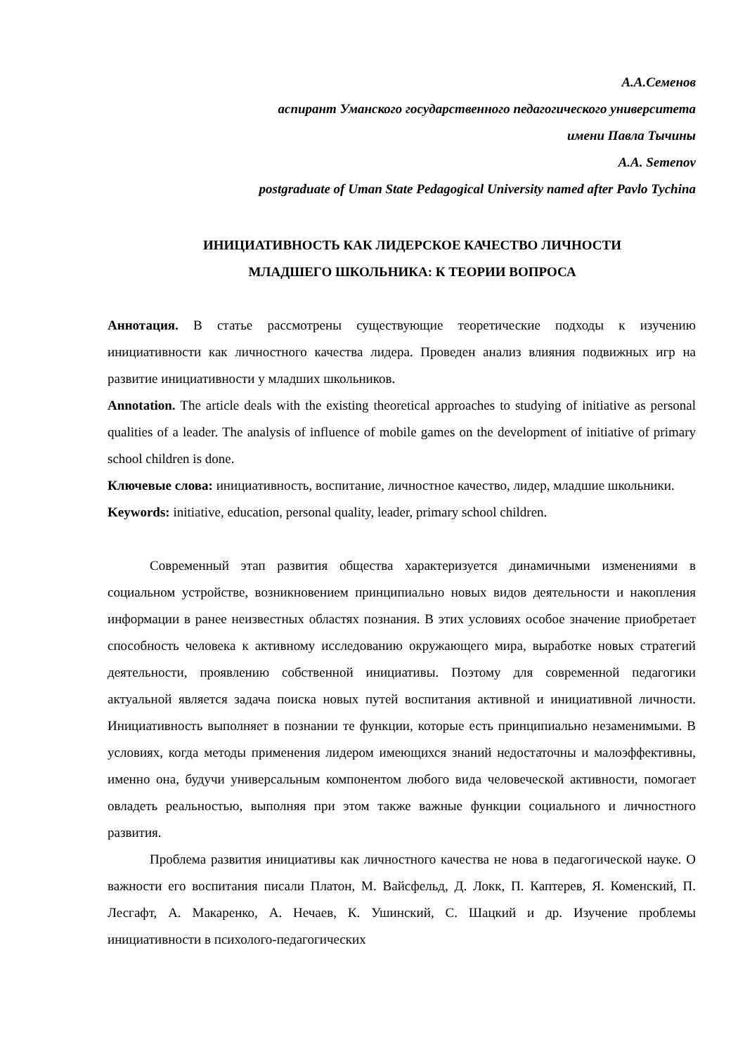А.А.Семенов
аспирант Уманского государственного педагогического университета
имени Павла Тычины
A.A. Semenov
postgraduate of Uman State Pedagogical University named after Pavlo Tychina
ИНИЦИАТИВНОСТЬ КАК ЛИДЕРСКОЕ КАЧЕСТВО ЛИЧНОСТИ
МЛАДШЕГО ШКОЛЬНИКА: К ТЕОРИИ ВОПРОСА
Аннотация. В статье рассмотрены существующие теоретические подходы к изучению инициативности как личностного качества лидера. Проведен анализ влияния подвижных игр на развитие инициативности у младших школьников.
Annotation. The article deals with the existing theoretical approaches to studying of initiative as personal qualities of a leader. The analysis of influence of mobile games on the development of initiative of primary school children is done.
Ключевые слова: инициативность, воспитание, личностное качество, лидер, младшие школьники.
Keywords: initiative, education, personal quality, leader, primary school children.
Современный этап развития общества характеризуется динамичными изменениями в социальном устройстве, возникновением принципиально новых видов деятельности и накопления информации в ранее неизвестных областях познания. В этих условиях особое значение приобретает способность человека к активному исследованию окружающего мира, выработке новых стратегий деятельности, проявлению собственной инициативы. Поэтому для современной педагогики актуальной является задача поиска новых путей воспитания активной и инициативной личности. Инициативность выполняет в познании те функции, которые есть принципиально незаменимыми. В условиях, когда методы применения лидером имеющихся знаний недостаточны и малоэффективны, именно она, будучи универсальным компонентом любого вида человеческой активности, помогает овладеть реальностью, выполняя при этом также важные функции социального и личностного развития.
Проблема развития инициативы как личностного качества не нова в педагогической науке. О важности его воспитания писали Платон, М. Вайсфельд, Д. Локк, П. Каптерев, Я. Коменский, П. Лесгафт, А. Макаренко, А. Нечаев, К. Ушинский, С. Шацкий и др. Изучение проблемы инициативности в психолого-педагогических